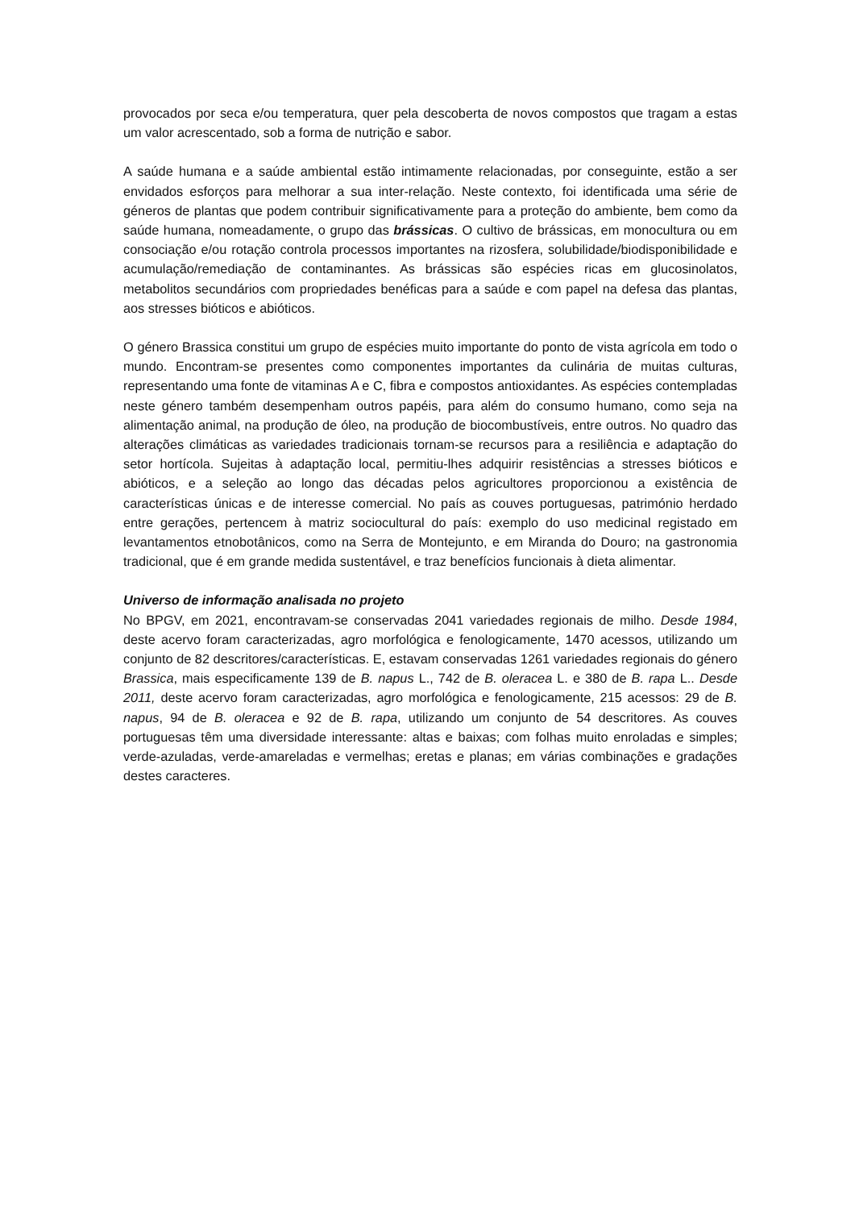provocados por seca e/ou temperatura, quer pela descoberta de novos compostos que tragam a estas um valor acrescentado, sob a forma de nutrição e sabor.
A saúde humana e a saúde ambiental estão intimamente relacionadas, por conseguinte, estão a ser envidados esforços para melhorar a sua inter-relação. Neste contexto, foi identificada uma série de géneros de plantas que podem contribuir significativamente para a proteção do ambiente, bem como da saúde humana, nomeadamente, o grupo das brássicas. O cultivo de brássicas, em monocultura ou em consociação e/ou rotação controla processos importantes na rizosfera, solubilidade/biodisponibilidade e acumulação/remediação de contaminantes. As brássicas são espécies ricas em glucosinolatos, metabolitos secundários com propriedades benéficas para a saúde e com papel na defesa das plantas, aos stresses bióticos e abióticos.
O género Brassica constitui um grupo de espécies muito importante do ponto de vista agrícola em todo o mundo. Encontram-se presentes como componentes importantes da culinária de muitas culturas, representando uma fonte de vitaminas A e C, fibra e compostos antioxidantes. As espécies contempladas neste género também desempenham outros papéis, para além do consumo humano, como seja na alimentação animal, na produção de óleo, na produção de biocombustíveis, entre outros. No quadro das alterações climáticas as variedades tradicionais tornam-se recursos para a resiliência e adaptação do setor hortícola. Sujeitas à adaptação local, permitiu-lhes adquirir resistências a stresses bióticos e abióticos, e a seleção ao longo das décadas pelos agricultores proporcionou a existência de características únicas e de interesse comercial. No país as couves portuguesas, património herdado entre gerações, pertencem à matriz sociocultural do país: exemplo do uso medicinal registado em levantamentos etnobotânicos, como na Serra de Montejunto, e em Miranda do Douro; na gastronomia tradicional, que é em grande medida sustentável, e traz benefícios funcionais à dieta alimentar.
Universo de informação analisada no projeto
No BPGV, em 2021, encontravam-se conservadas 2041 variedades regionais de milho. Desde 1984, deste acervo foram caracterizadas, agro morfológica e fenologicamente, 1470 acessos, utilizando um conjunto de 82 descritores/características. E, estavam conservadas 1261 variedades regionais do género Brassica, mais especificamente 139 de B. napus L., 742 de B. oleracea L. e 380 de B. rapa L.. Desde 2011, deste acervo foram caracterizadas, agro morfológica e fenologicamente, 215 acessos: 29 de B. napus, 94 de B. oleracea e 92 de B. rapa, utilizando um conjunto de 54 descritores. As couves portuguesas têm uma diversidade interessante: altas e baixas; com folhas muito enroladas e simples; verde-azuladas, verde-amareladas e vermelhas; eretas e planas; em várias combinações e gradações destes caracteres.